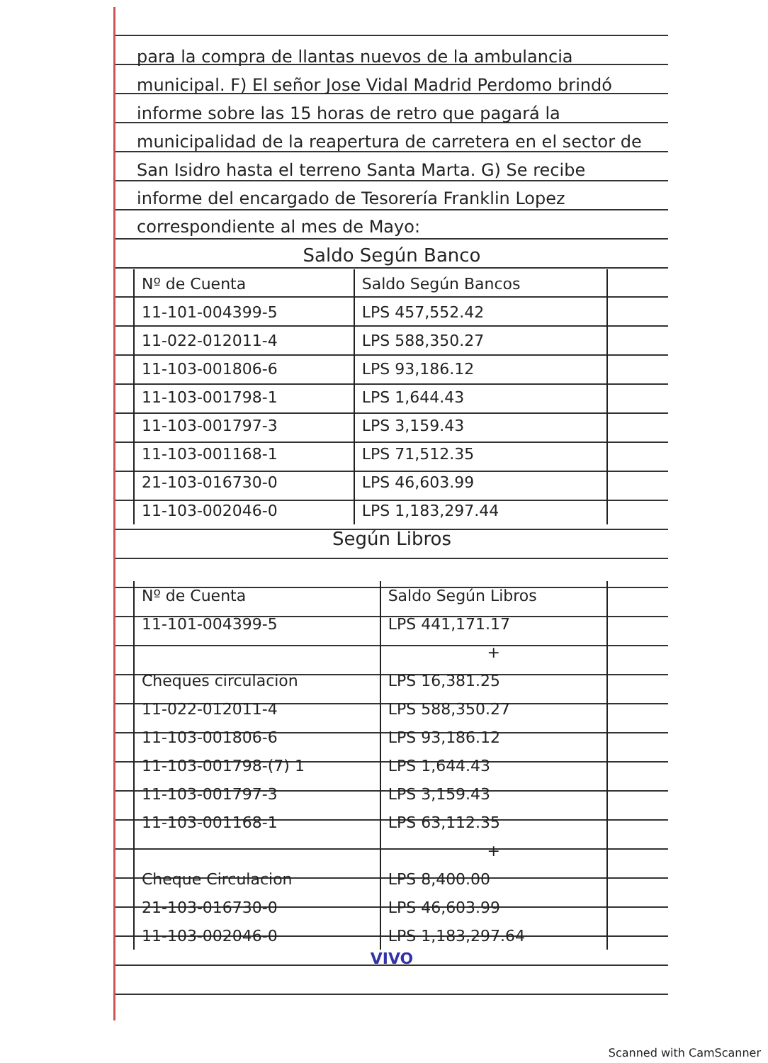para la compra de llantas nuevos de la ambulancia municipal. F) El señor Jose Vidal Madrid Perdomo brindó informe sobre las 15 horas de retro que pagará la municipalidad de la reapertura de carretera en el sector de San Isidro hasta el terreno Santa Marta. G) Se recibe informe del encargado de Tesorería Franklin Lopez correspondiente al mes de Mayo:
Saldo Según Banco
| Nº de Cuenta | Saldo Según Bancos |
| --- | --- |
| 11-101-004399-5 | LPS 457,552.42 |
| 11-022-012011-4 | LPS 588,350.27 |
| 11-103-001806-6 | LPS 93,186.12 |
| 11-103-001798-1 | LPS 1,644.43 |
| 11-103-001797-3 | LPS 3,159.43 |
| 11-103-001168-1 | LPS 71,512.35 |
| 21-103-016730-0 | LPS 46,603.99 |
| 11-103-002046-0 | LPS 1,183,297.44 |
Según Libros
| Nº de Cuenta | Saldo Según Libros |
| --- | --- |
| 11-101-004399-5 | LPS 441,171.17 |
| | + |
| Cheques circulacion | LPS 16,381.25 |
| 11-022-012011-4 | LPS 588,350.27 |
| 11-103-001806-6 | LPS 93,186.12 |
| 11-103-001798-(7) 1 | LPS 1,644.43 |
| 11-103-001797-3 | LPS 3,159.43 |
| 11-103-001168-1 | LPS 63,112.35 |
| | + |
| Cheque Circulacion | LPS 8,400.00 |
| 21-103-016730-0 | LPS 46,603.99 |
| 11-103-002046-0 | LPS 1,183,297.64 |
VIVO
Scanned with CamScanner